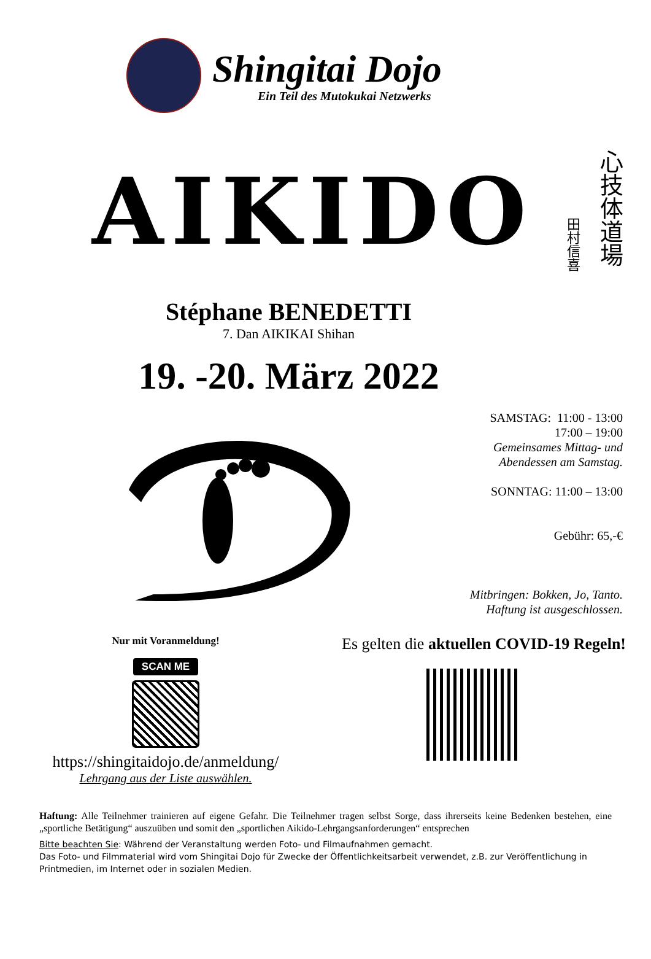Shingitai Dojo
Ein Teil des Mutokukai Netzwerks
AIKIDO
田村信喜
心技体道場
Stéphane BENEDETTI
7. Dan AIKIKAI Shihan
19. -20. März 2022
SAMSTAG: 11:00 - 13:00
17:00 – 19:00
Gemeinsames Mittag- und
Abendessen am Samstag.
SONNTAG: 11:00 – 13:00
Gebühr: 65,-€
Mitbringen: Bokken, Jo, Tanto.
Haftung ist ausgeschlossen.
Nur mit Voranmeldung!
SCAN ME
https://shingitaidojo.de/anmeldung/
Lehrgang aus der Liste auswählen.
Es gelten die aktuellen COVID-19 Regeln!
Haftung: Alle Teilnehmer trainieren auf eigene Gefahr. Die Teilnehmer tragen selbst Sorge, dass ihrerseits keine Bedenken bestehen, eine „sportliche Betätigung“ auszuüben und somit den „sportlichen Aikido-Lehrgangsanforderungen“ entsprechen
Bitte beachten Sie: Während der Veranstaltung werden Foto- und Filmaufnahmen gemacht.
Das Foto- und Filmmaterial wird vom Shingitai Dojo für Zwecke der Öffentlichkeitsarbeit verwendet, z.B. zur Veröffentlichung in Printmedien, im Internet oder in sozialen Medien.